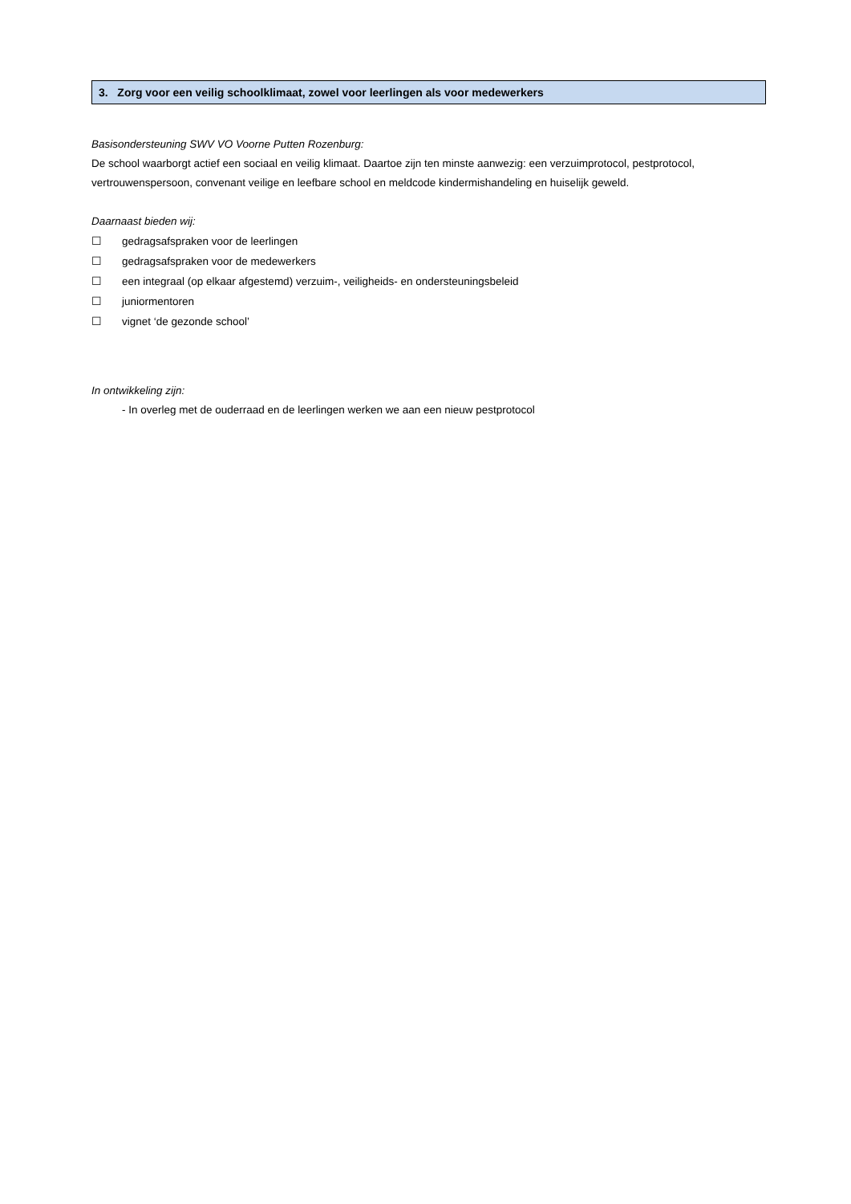3. Zorg voor een veilig schoolklimaat, zowel voor leerlingen als voor medewerkers
Basisondersteuning SWV VO Voorne Putten Rozenburg:
De school waarborgt actief een sociaal en veilig klimaat. Daartoe zijn ten minste aanwezig: een verzuimprotocol, pestprotocol, vertrouwenspersoon, convenant veilige en leefbare school en meldcode kindermishandeling en huiselijk geweld.
Daarnaast bieden wij:
☐ gedragsafspraken voor de leerlingen
☐ gedragsafspraken voor de medewerkers
☐ een integraal (op elkaar afgestemd) verzuim-, veiligheids- en ondersteuningsbeleid
☐ juniormentoren
☐ vignet ‘de gezonde school’
In ontwikkeling zijn:
- In overleg met de ouderraad en de leerlingen werken we aan een nieuw pestprotocol